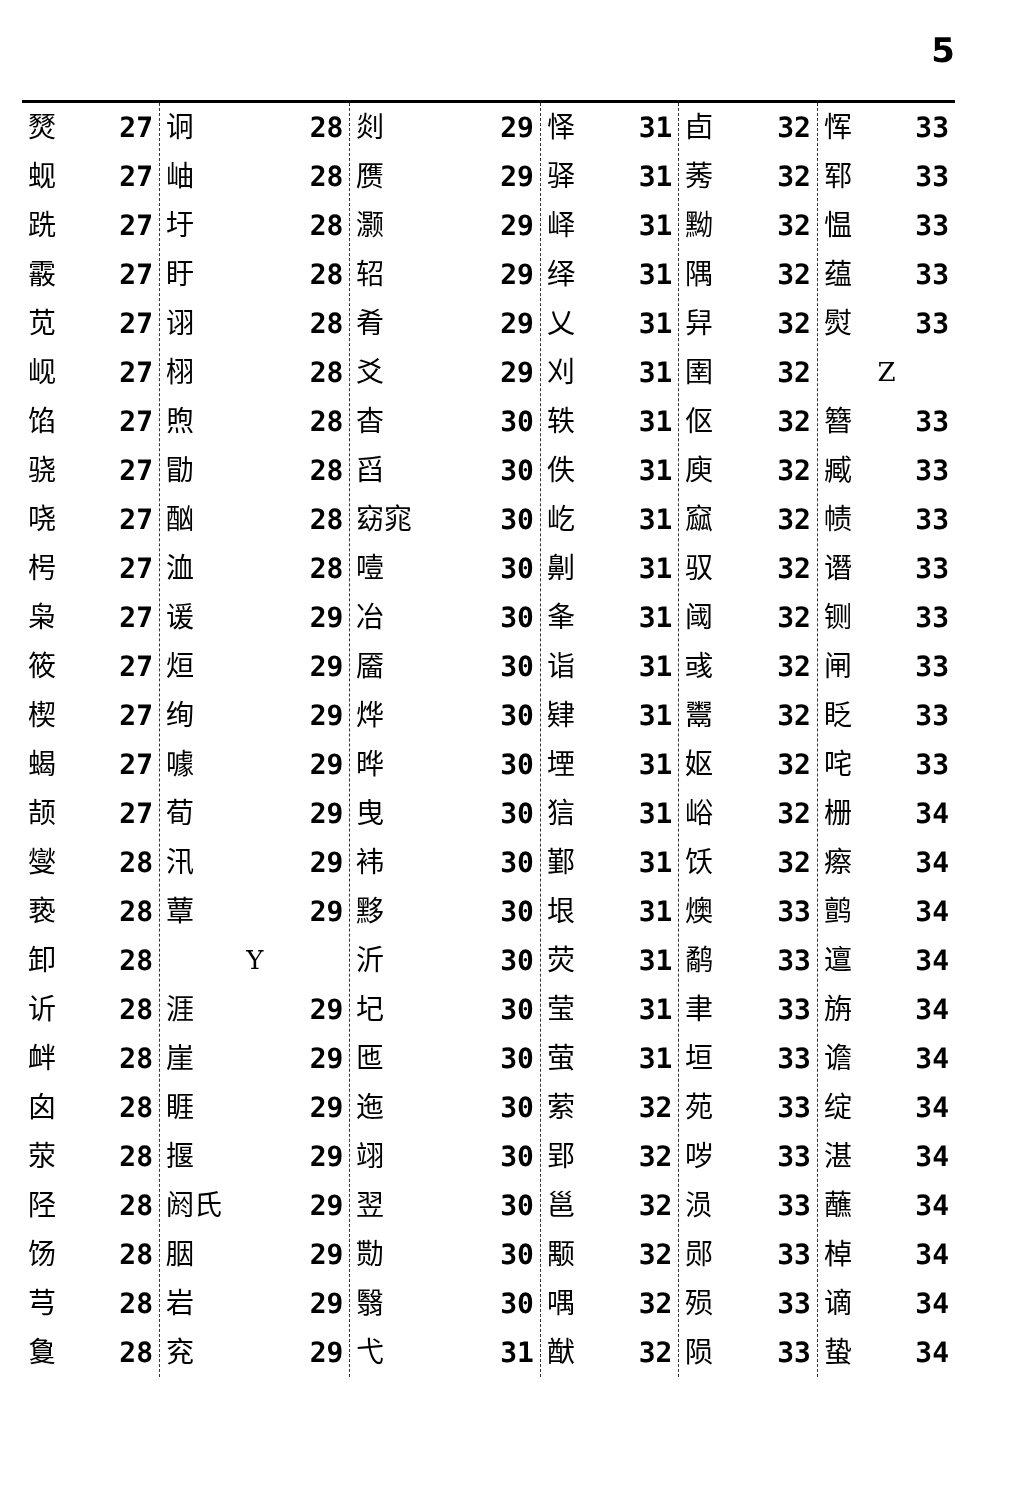5
| 燹 27 蚬 27 跣 27 霰 27 苋 27 岘 27 馅 27 骁 27 哓 27 枵 27 枭 27 筱 27 楔 27 蝎 27 颉 27 燮 28 亵 28 卸 28 䜣 28 衅 28 囟 28 荥 28 陉 28 饧 28 芎 28 敻 28 | 诇 28 岫 28 圩 28 盱 28 诩 28 栩 28 煦 28 勖 28 酗 28 洫 28 谖 29 烜 29 绚 29 噱 29 荀 29 汛 29 蕈 29 Y 涯 29 崖 29 睚 29 揠 29 阏氏 29 胭 29 岩 29 兖 29 | 剡 29 赝 29 灏 29 轺 29 肴 29 爻 29 杳 30 舀 30 窈窕 30 噎 30 冶 30 靥 30 烨 30 晔 30 曳 30 袆 30 黟 30 沂 30 圮 30 匜 30 迤 30 翊 30 翌 30 勚 30 翳 30 弋 31 | 怿 31 驿 31 峄 31 绎 31 乂 31 刈 31 轶 31 佚 31 屹 31 劓 31 夆 31 诣 31 肄 31 堙 31 狺 31 鄞 31 垠 31 荧 31 莹 31 萤 31 萦 32 郢 32 邕 32 颙 32 喁 32 猷 32 | 卣 32 莠 32 黝 32 隅 32 舁 32 圉 32 伛 32 庾 32 窳 32 驭 32 阈 32 彧 32 鬻 32 妪 32 峪 32 饫 32 燠 33 鹬 33 聿 33 垣 33 苑 33 哕 33 涢 33 郧 33 殒 33 陨 33 | 恽 33 郓 33 愠 33 蕴 33 熨 33 Z 簪 33 臧 33 帻 33 谮 33 铡 33 闸 33 眨 33 咤 33 栅 34 瘵 34 鹯 34 邅 34 旃 34 谵 34 绽 34 湛 34 蘸 34 棹 34 谪 34 蛰 34 |